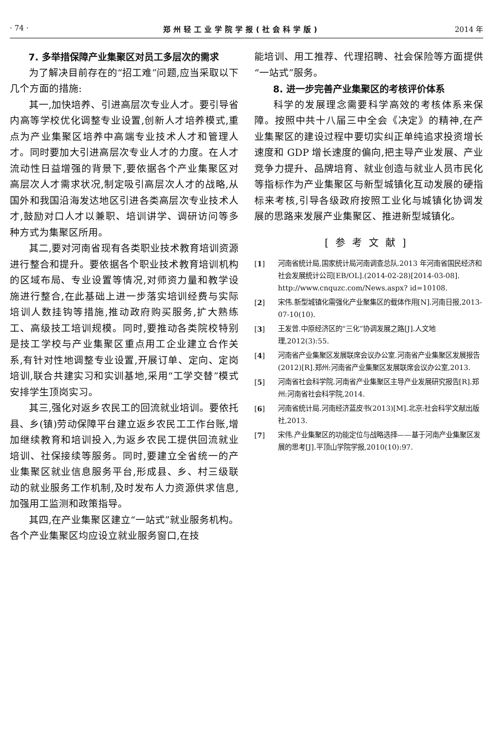· 74 · 郑州轻工业学院学报(社会科学版) 2014 年
7. 多举措保障产业集聚区对员工多层次的需求
为了解决目前存在的“招工难”问题,应当采取以下几个方面的措施:
其一,加快培养、引进高层次专业人才。要引导省内高等学校优化调整专业设置,创新人才培养模式,重点为产业集聚区培养中高端专业技术人才和管理人才。同时要加大引进高层次专业人才的力度。在人才流动性日益增强的背景下,要依据各个产业集聚区对高层次人才需求状况,制定吸引高层次人才的战略,从国外和我国沿海发达地区引进各类高层次专业技术人才,鼓励对口人才以兼职、培训讲学、调研访问等多种方式为集聚区所用。
其二,要对河南省现有各类职业技术教育培训资源进行整合和提升。要依据各个职业技术教育培训机构的区域布局、专业设置等情况,对师资力量和教学设施进行整合,在此基础上进一步落实培训经费与实际培训人数挂钩等措施,推动政府购买服务,扩大熟练工、高级技工培训规模。同时,要推动各类院校特别是技工学校与产业集聚区重点用工企业建立合作关系,有针对性地调整专业设置,开展订单、定向、定岗培训,联合共建实习和实训基地,采用“工学交替”模式安排学生顶岗实习。
其三,强化对返乡农民工的回流就业培训。要依托县、乡(镇)劳动保障平台建立返乡农民工工作台账,增加继续教育和培训投入,为返乡农民工提供回流就业培训、社保接续等服务。同时,要建立全省统一的产业集聚区就业信息服务平台,形成县、乡、村三级联动的就业服务工作机制,及时发布人力资源供求信息,加强用工监测和政策指导。
其四,在产业集聚区建立“一站式”就业服务机构。各个产业集聚区均应设立就业服务窗口,在技
能培训、用工推荐、代理招聘、社会保险等方面提供“一站式”服务。
8. 进一步完善产业集聚区的考核评价体系
科学的发展理念需要科学高效的考核体系来保障。按照中共十八届三中全会《决定》的精神,在产业集聚区的建设过程中要切实纠正单纯追求投资增长速度和 GDP 增长速度的偏向,把主导产业发展、产业竞争力提升、品牌培育、就业创造与就业人员市民化等指标作为产业集聚区与新型城镇化互动发展的硬指标来考核,引导各级政府按照工业化与城镇化协调发展的思路来发展产业集聚区、推进新型城镇化。
[参考文献]
[1] 河南省统计局,国家统计局河南调查总队.2013 年河南省国民经济和社会发展统计公司[EB/OL].(2014-02-28)[2014-03-08]. http://www.cnquzc.com/News.aspx? id=10108.
[2] 宋伟.新型城镇化需强化产业聚集区的载体作用[N].河南日报,2013-07-10(10).
[3] 王发曾.中原经济区的“三化”协调发展之路[J].人文地理,2012(3):55.
[4] 河南省产业集聚区发展联席会议办公室.河南省产业集聚区发展报告(2012)[R].郑州:河南省产业集聚区发展联席会议办公室,2013.
[5] 河南省社会科学院.河南省产业集聚区主导产业发展研究报告[R].郑州:河南省社会科学院,2014.
[6] 河南省统计局.河南经济蓝皮书(2013)[M].北京:社会科学文献出版社,2013.
[7] 宋伟.产业集聚区的功能定位与战略选择——基于河南产业集聚区发展的思考[J].平顶山学院学报,2010(10):97.